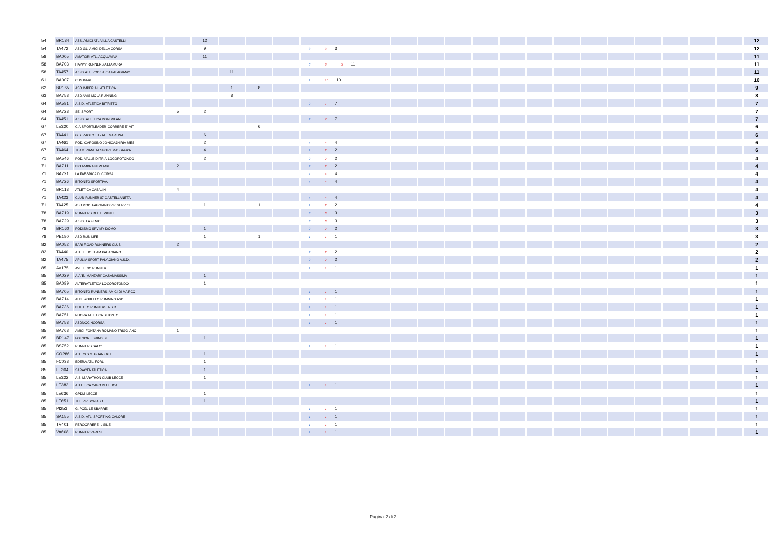| 54 | BR134 | ASS. AMICI ATL.VILLA CASTELLI | | 12 | | | | | | | | | | | | | | | | | | 12 |
| 54 | TA472 | ASD GLI AMICI DELLA CORSA | | 9 | | | | 3 3 3 | | | | | | | | | | | | | | 12 |
| 58 | BA005 | AMATORI ATL. ACQUAVIVA | | 11 | | | | | | | | | | | | | | | | | | 11 |
| 58 | BA703 | HAPPY RUNNERS ALTAMURA | | | | | | 6 6 5 11 | | | | | | | | | | | | | | 11 |
| 58 | TA457 | A.S.D ATL. PODISTICA PALAGIANO | | | 11 | | | | | | | | | | | | | | | | | 11 |
| 61 | BA007 | CUS BARI | | | | | | 1 10 10 | | | | | | | | | | | | | | 10 |
| 62 | BR165 | ASD IMPERIALI ATLETICA | | | 1 | 8 | | | | | | | | | | | | | | | | 9 |
| 63 | BA758 | ASD AVIS MOLA RUNNING | | | 8 | | | | | | | | | | | | | | | | | 8 |
| 64 | BA581 | A.S.D. ATLETICA BITRITTO | | | | | | 2 7 7 | | | | | | | | | | | | | | 7 |
| 64 | BA728 | SEI SPORT | 5 | 2 | | | | | | | | | | | | | | | | | | 7 |
| 64 | TA451 | A.S.D. ATLETICA DON MILANI | | | | | | 2 7 7 | | | | | | | | | | | | | | 7 |
| 67 | LE320 | C.A.SPORTLEADER CORRERE E' VIT | | | | 6 | | | | | | | | | | | | | | | | 6 |
| 67 | TA441 | G.S. PAOLOTTI - ATL MARTINA | | 6 | | | | | | | | | | | | | | | | | | 6 |
| 67 | TA461 | POD. CAROSINO JONICA&HIRIA MES | | 2 | | | | 4 4 4 | | | | | | | | | | | | | | 6 |
| 67 | TA464 | TEAM PIANETA SPORT MASSAFRA | | 4 | | | | 1 2 2 | | | | | | | | | | | | | | 6 |
| 71 | BA546 | POD. VALLE D'ITRIA LOCOROTONDO | | 2 | | | | 2 2 2 | | | | | | | | | | | | | | 4 |
| 71 | BA711 | BIO AMBRA NEW AGE | 2 | | | | | 2 2 2 | | | | | | | | | | | | | | 4 |
| 71 | BA721 | LA FABBRICA DI CORSA | | | | | | 1 4 4 | | | | | | | | | | | | | | 4 |
| 71 | BA726 | BITONTO SPORTIVA | | | | | | 4 4 4 | | | | | | | | | | | | | | 4 |
| 71 | BR113 | ATLETICA CASALINI | 4 | | | | | | | | | | | | | | | | | | | 4 |
| 71 | TA423 | CLUB RUNNER 87 CASTELLANETA | | | | | | 4 4 4 | | | | | | | | | | | | | | 4 |
| 71 | TA425 | ASD POD. FAGGIANO V.P. SERVICE | | 1 | | 1 | | 1 2 2 | | | | | | | | | | | | | | 4 |
| 78 | BA719 | RUNNERS DEL LEVANTE | | | | | | 3 3 3 | | | | | | | | | | | | | | 3 |
| 78 | BA729 | A.S.D. LA FENICE | | | | | | 3 3 3 | | | | | | | | | | | | | | 3 |
| 78 | BR160 | PODISMO SPV MY DOMO | | 1 | | | | 2 2 2 | | | | | | | | | | | | | | 3 |
| 78 | PE180 | ASD RUN LIFE | | 1 | | 1 | | 1 1 1 | | | | | | | | | | | | | | 3 |
| 82 | BA052 | BARI ROAD RUNNERS CLUB | 2 | | | | | | | | | | | | | | | | | | | 2 |
| 82 | TA440 | ATHLETIC TEAM PALAGIANO | | | | | | 2 2 2 | | | | | | | | | | | | | | 2 |
| 82 | TA475 | APULIA SPORT PALAGIANO A.S.D. | | | | | | 2 2 2 | | | | | | | | | | | | | | 2 |
| 85 | AV175 | AVELLINO RUNNER | | | | | | 1 1 1 | | | | | | | | | | | | | | 1 |
| 85 | BA029 | A.A.'E. MANZARI' CASAMASSIMA | | 1 | | | | | | | | | | | | | | | | | | 1 |
| 85 | BA089 | ALTERATLETICA LOCOROTONDO | | 1 | | | | | | | | | | | | | | | | | | 1 |
| 85 | BA705 | BITONTO RUNNERS-AMICI DI MARCO | | | | | | 1 1 1 | | | | | | | | | | | | | | 1 |
| 85 | BA714 | ALBEROBELLO RUNNING ASD | | | | | | 1 1 1 | | | | | | | | | | | | | | 1 |
| 85 | BA736 | BITETTO RUNNERS A.S.D. | | | | | | 1 1 1 | | | | | | | | | | | | | | 1 |
| 85 | BA751 | NUOVA ATLETICA BITONTO | | | | | | 1 1 1 | | | | | | | | | | | | | | 1 |
| 85 | BA753 | ASDNOCINCORSA | | | | | | 1 1 1 | | | | | | | | | | | | | | 1 |
| 85 | BA768 | AMICI FONTANA ROMANO TRIGGIANO | 1 | | | | | | | | | | | | | | | | | | | 1 |
| 85 | BR147 | FOLGORE BRINDISI | | 1 | | | | | | | | | | | | | | | | | | 1 |
| 85 | BS752 | RUNNERS SALO' | | | | | | 1 1 1 | | | | | | | | | | | | | | 1 |
| 85 | CO286 | ATL. O.S.G. GUANZATE | | 1 | | | | | | | | | | | | | | | | | | 1 |
| 85 | FC038 | EDERA ATL. FORLI | | 1 | | | | | | | | | | | | | | | | | | 1 |
| 85 | LE304 | SARACENATLETICA | | 1 | | | | | | | | | | | | | | | | | | 1 |
| 85 | LE322 | A.S. MARATHON CLUB LECCE | | 1 | | | | | | | | | | | | | | | | | | 1 |
| 85 | LE383 | ATLETICA CAPO DI LEUCA | | | | | | 1 1 1 | | | | | | | | | | | | | | 1 |
| 85 | LE636 | GPDM LECCE | | 1 | | | | | | | | | | | | | | | | | | 1 |
| 85 | LE651 | THE PRISON ASD | | 1 | | | | | | | | | | | | | | | | | | 1 |
| 85 | PI253 | G. POD. LE SBARRE | | | | | | 1 1 1 | | | | | | | | | | | | | | 1 |
| 85 | SA155 | A.S.D. ATL. SPORTING CALORE | | | | | | 1 1 1 | | | | | | | | | | | | | | 1 |
| 85 | TV401 | PERCORRERE IL SILE | | | | | | 1 1 1 | | | | | | | | | | | | | | 1 |
| 85 | VA608 | RUNNER VARESE | | | | | | 1 1 1 | | | | | | | | | | | | | | 1 |
Pagina 2 di 2